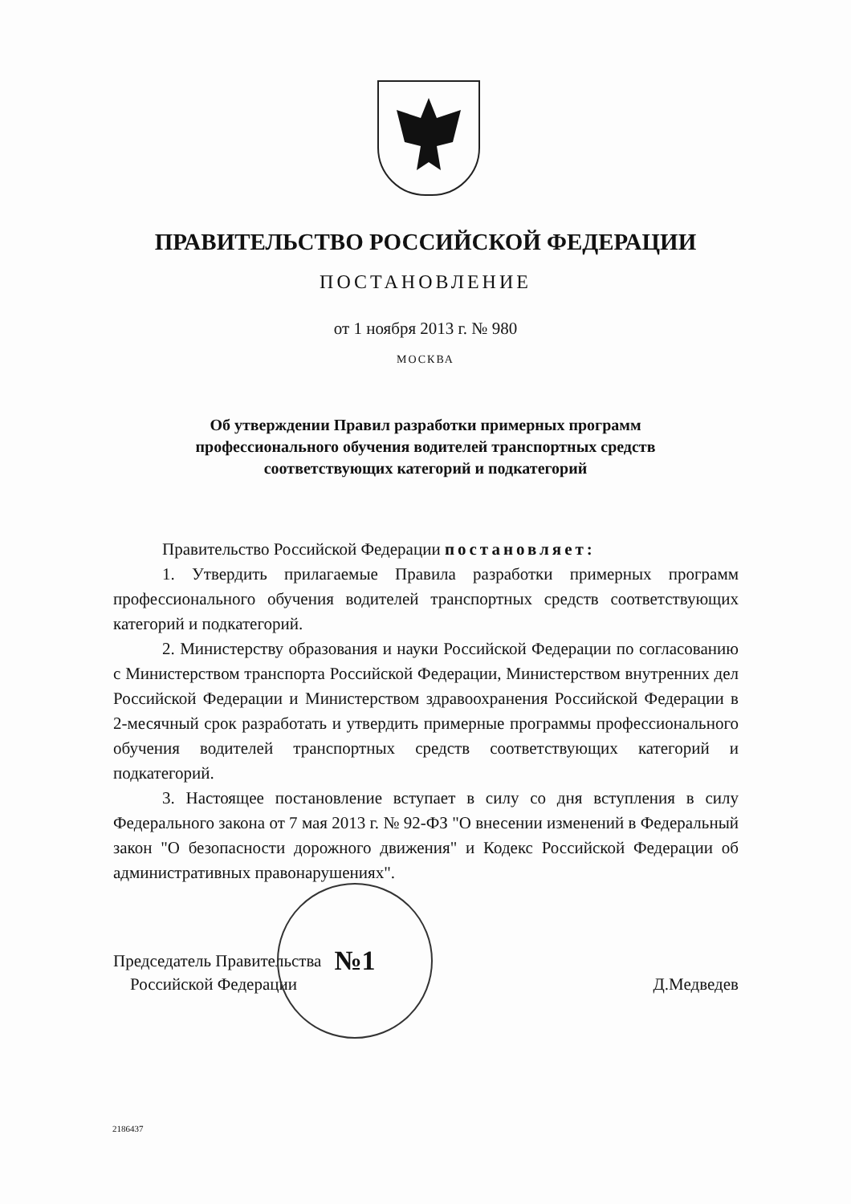ПРАВИТЕЛЬСТВО РОССИЙСКОЙ ФЕДЕРАЦИИ
ПОСТАНОВЛЕНИЕ
от 1 ноября 2013 г. № 980
МОСКВА
Об утверждении Правил разработки примерных программ
профессионального обучения водителей транспортных средств
соответствующих категорий и подкатегорий
Правительство Российской Федерации постановляет:
1. Утвердить прилагаемые Правила разработки примерных программ профессионального обучения водителей транспортных средств соответствующих категорий и подкатегорий.
2. Министерству образования и науки Российской Федерации по согласованию с Министерством транспорта Российской Федерации, Министерством внутренних дел Российской Федерации и Министерством здравоохранения Российской Федерации в 2-месячный срок разработать и утвердить примерные программы профессионального обучения водителей транспортных средств соответствующих категорий и подкатегорий.
3. Настоящее постановление вступает в силу со дня вступления в силу Федерального закона от 7 мая 2013 г. № 92-ФЗ "О внесении изменений в Федеральный закон "О безопасности дорожного движения" и Кодекс Российской Федерации об административных правонарушениях".
Председатель Правительства
Российской Федерации
Д.Медведев
№1
2186437